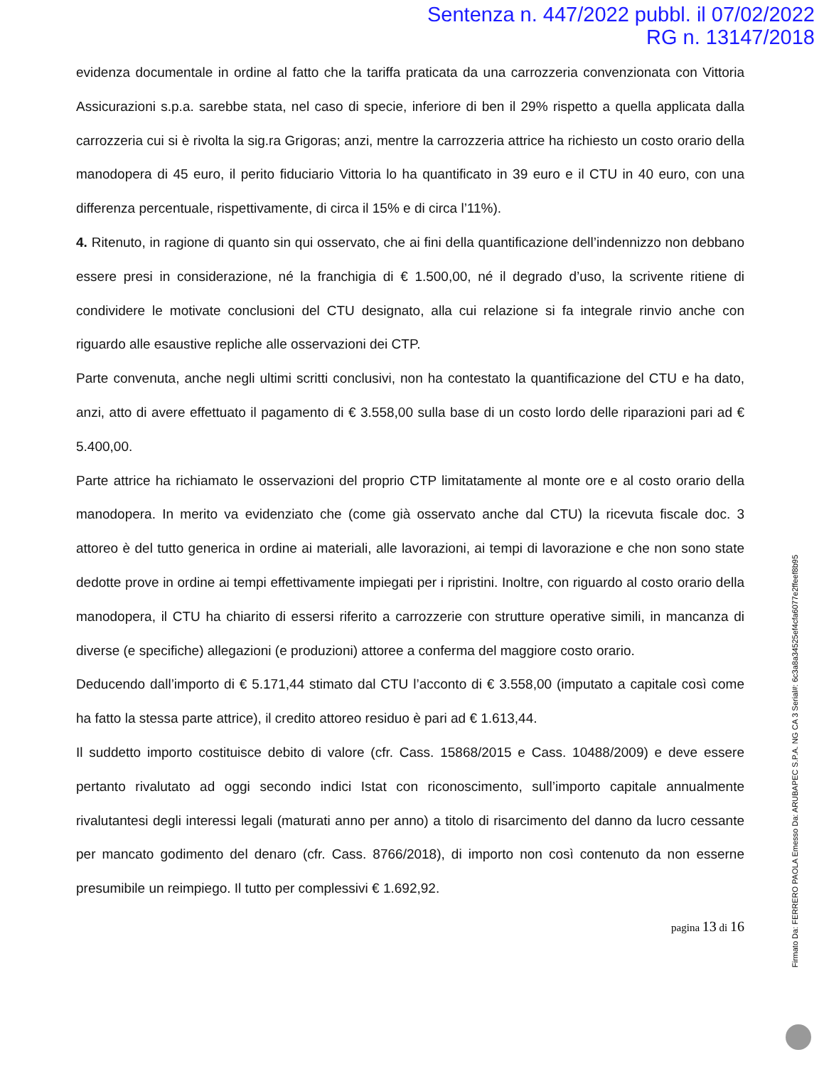Sentenza n. 447/2022 pubbl. il 07/02/2022
RG n. 13147/2018
evidenza documentale in ordine al fatto che la tariffa praticata da una carrozzeria convenzionata con Vittoria Assicurazioni s.p.a. sarebbe stata, nel caso di specie, inferiore di ben il 29% rispetto a quella applicata dalla carrozzeria cui si è rivolta la sig.ra Grigoras; anzi, mentre la carrozzeria attrice ha richiesto un costo orario della manodopera di 45 euro, il perito fiduciario Vittoria lo ha quantificato in 39 euro e il CTU in 40 euro, con una differenza percentuale, rispettivamente, di circa il 15% e di circa l’11%).
4. Ritenuto, in ragione di quanto sin qui osservato, che ai fini della quantificazione dell’indennizzo non debbano essere presi in considerazione, né la franchigia di € 1.500,00, né il degrado d’uso, la scrivente ritiene di condividere le motivate conclusioni del CTU designato, alla cui relazione si fa integrale rinvio anche con riguardo alle esaustive repliche alle osservazioni dei CTP.
Parte convenuta, anche negli ultimi scritti conclusivi, non ha contestato la quantificazione del CTU e ha dato, anzi, atto di avere effettuato il pagamento di € 3.558,00 sulla base di un costo lordo delle riparazioni pari ad € 5.400,00.
Parte attrice ha richiamato le osservazioni del proprio CTP limitatamente al monte ore e al costo orario della manodopera. In merito va evidenziato che (come già osservato anche dal CTU) la ricevuta fiscale doc. 3 attoreo è del tutto generica in ordine ai materiali, alle lavorazioni, ai tempi di lavorazione e che non sono state dedotte prove in ordine ai tempi effettivamente impiegati per i ripristini. Inoltre, con riguardo al costo orario della manodopera, il CTU ha chiarito di essersi riferito a carrozzerie con strutture operative simili, in mancanza di diverse (e specifiche) allegazioni (e produzioni) attoree a conferma del maggiore costo orario.
Deducendo dall’importo di € 5.171,44 stimato dal CTU l’acconto di € 3.558,00 (imputato a capitale così come ha fatto la stessa parte attrice), il credito attoreo residuo è pari ad € 1.613,44.
Il suddetto importo costituisce debito di valore (cfr. Cass. 15868/2015 e Cass. 10488/2009) e deve essere pertanto rivalutato ad oggi secondo indici Istat con riconoscimento, sull’importo capitale annualmente rivalutantesi degli interessi legali (maturati anno per anno) a titolo di risarcimento del danno da lucro cessante per mancato godimento del denaro (cfr. Cass. 8766/2018), di importo non così contenuto da non esserne presumibile un reimpiego. Il tutto per complessivi € 1.692,92.
pagina 13 di 16
Firmato Da: FERRERO PAOLA Emesso Da: ARUBAPEC S.P.A. NG CA 3 Serial#: 6c3a8a34525ef4cfa6077e2ffeef8b95